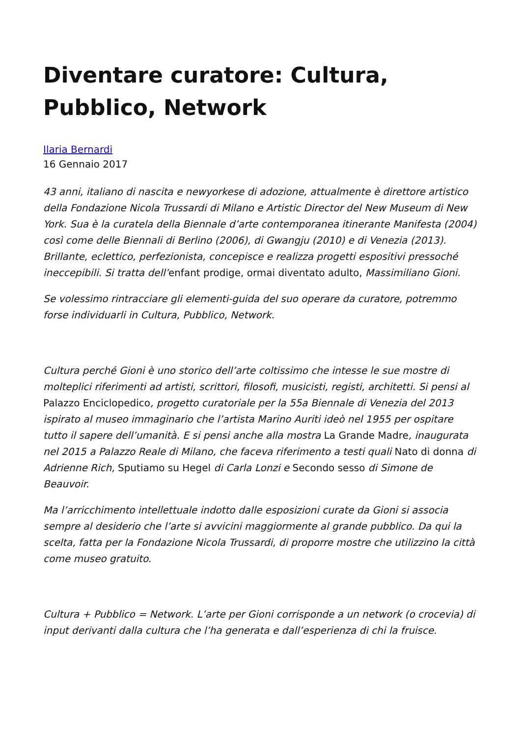Diventare curatore: Cultura, Pubblico, Network
Ilaria Bernardi
16 Gennaio 2017
43 anni, italiano di nascita e newyorkese di adozione, attualmente è direttore artistico della Fondazione Nicola Trussardi di Milano e Artistic Director del New Museum di New York. Sua è la curatela della Biennale d’arte contemporanea itinerante Manifesta (2004) così come delle Biennali di Berlino (2006), di Gwangju (2010) e di Venezia (2013). Brillante, eclettico, perfezionista, concepisce e realizza progetti espositivi pressoché ineccepibili. Si tratta dell’enfant prodige, ormai diventato adulto, Massimiliano Gioni.
Se volessimo rintracciare gli elementi-guida del suo operare da curatore, potremmo forse individuarli in Cultura, Pubblico, Network.
Cultura perché Gioni è uno storico dell’arte coltissimo che intesse le sue mostre di molteplici riferimenti ad artisti, scrittori, filosofi, musicisti, registi, architetti. Si pensi al Palazzo Enciclopedico, progetto curatoriale per la 55a Biennale di Venezia del 2013 ispirato al museo immaginario che l’artista Marino Auriti ideò nel 1955 per ospitare tutto il sapere dell’umanità. E si pensi anche alla mostra La Grande Madre, inaugurata nel 2015 a Palazzo Reale di Milano, che faceva riferimento a testi quali Nato di donna di Adrienne Rich, Sputiamo su Hegel di Carla Lonzi e Secondo sesso di Simone de Beauvoir.
Ma l’arricchimento intellettuale indotto dalle esposizioni curate da Gioni si associa sempre al desiderio che l’arte si avvicini maggiormente al grande pubblico. Da qui la scelta, fatta per la Fondazione Nicola Trussardi, di proporre mostre che utilizzino la città come museo gratuito.
Cultura + Pubblico = Network. L’arte per Gioni corrisponde a un network (o crocevia) di input derivanti dalla cultura che l’ha generata e dall’esperienza di chi la fruisce.